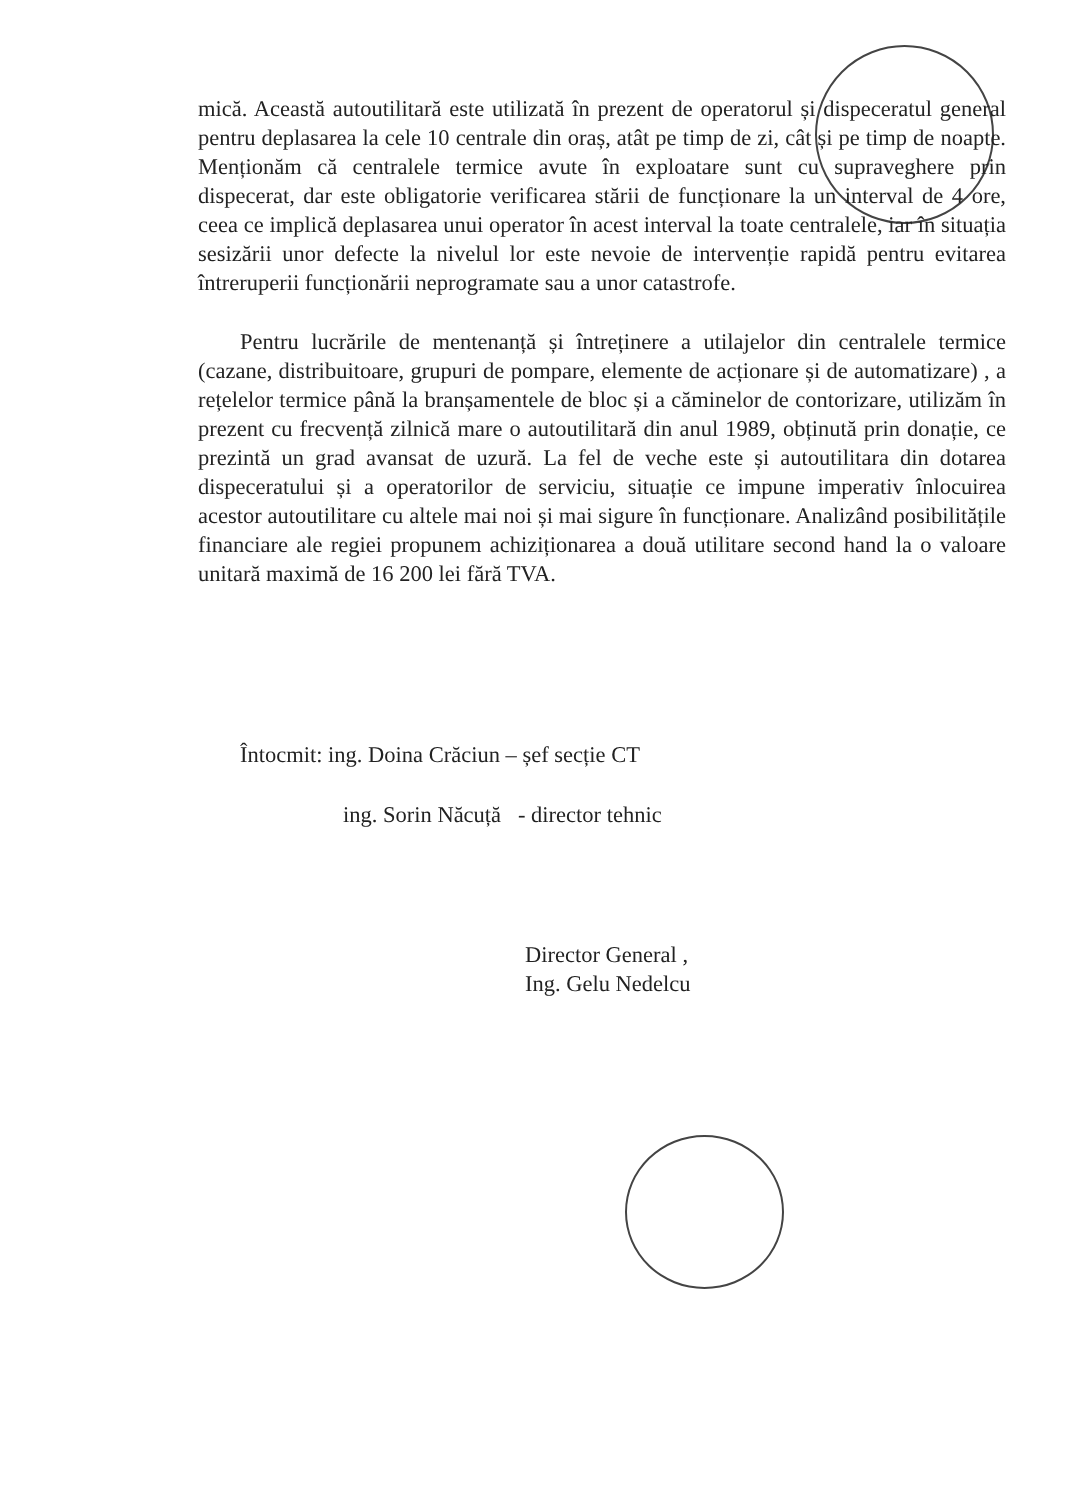mică. Această autoutilitară este utilizată în prezent de operatorul și dispeceratul general pentru deplasarea la cele 10 centrale din oraș, atât pe timp de zi, cât și pe timp de noapte. Menționăm că centralele termice avute în exploatare sunt cu supraveghere prin dispecerat, dar este obligatorie verificarea stării de funcționare la un interval de 4 ore, ceea ce implică deplasarea unui operator în acest interval la toate centralele, iar în situația sesizării unor defecte la nivelul lor este nevoie de intervenție rapidă pentru evitarea întreruperii funcționării neprogramate sau a unor catastrofe.
Pentru lucrările de mentenanță și întreținere a utilajelor din centralele termice (cazane, distribuitoare, grupuri de pompare, elemente de acționare și de automatizare) , a rețelelor termice până la branșamentele de bloc și a căminelor de contorizare, utilizăm în prezent cu frecvență zilnică mare o autoutilitară din anul 1989, obținută prin donație, ce prezintă un grad avansat de uzură. La fel de veche este și autoutilitara din dotarea dispeceratului și a operatorilor de serviciu, situație ce impune imperativ înlocuirea acestor autoutilitare cu altele mai noi și mai sigure în funcționare. Analizând posibilitățile financiare ale regiei propunem achiziționarea a două utilitare second hand la o valoare unitară maximă de 16 200 lei fără TVA.
Întocmit: ing. Doina Crăciun – șef secție CT
ing. Sorin Năcuță - director tehnic
Director General ,
Ing. Gelu Nedelcu